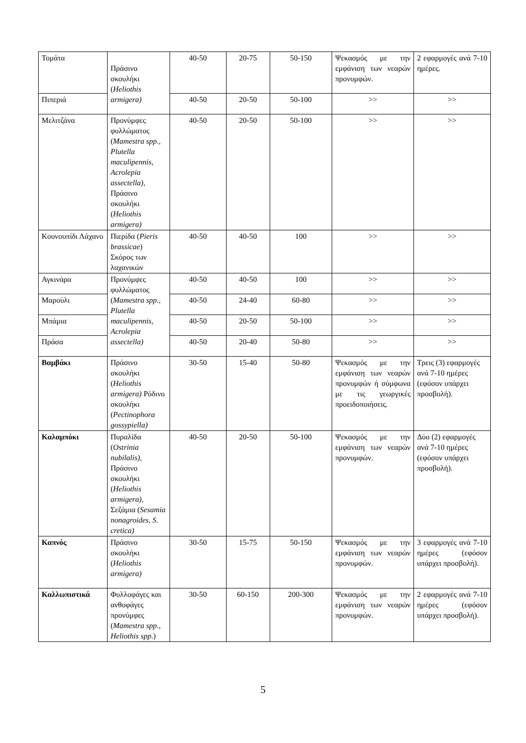| Τομάτα | Πράσινο σκουλήκι ( Heliothis armigera) | 40-50 | 20-75 | 50-150 | Ψεκασμός με την εμφάνιση των νεαρών προνυμφών. | 2 εφαρμογές ανά 7-10 ημέρες. |
| Πιπεριά | | 40-50 | 20-50 | 50-100 | >> | >> |
| Μελιτζάνα | Προνύμφες φυλλώματος ( Mamestra spp., Plutella maculipennis, Acrolepia assectella), Πράσινο σκουλήκι ( Heliothis armigera) | 40-50 | 20-50 | 50-100 | >> | >> |
| Κουνουπίδι Λάχανο | Πιερίδα ( Pieris brassicae ) Σκόρος των λαχανικών | 40-50 | 40-50 | 100 | >> | >> |
| Αγκινάρα | Προνύμφες φυλλώματος ( Mamestra spp., Plutella maculipennis, Acrolepia assectella) | 40-50 | 40-50 | 100 | >> | >> |
| Μαρούλι | | 40-50 | 24-40 | 60-80 | >> | >> |
| Μπάμια | | 40-50 | 20-50 | 50-100 | >> | >> |
| Πράσα | | 40-50 | 20-40 | 50-80 | >> | >> |
| Βαμβάκι | Πράσινο σκουλήκι ( Heliothis armigera) Ρόδινο σκουλήκι ( Pectinophora gossypiella) | 30-50 | 15-40 | 50-80 | Ψεκασμός με την εμφάνιση των νεαρών προνυμφών ή σύμφωνα με τις γεωργικές προειδοποιήσεις. | Τρεις (3) εφαρμογές ανά 7-10 ημέρες (εφόσον υπάρχει προσβολή). |
| Καλαμπόκι | Πυραλίδα ( Ostrinia nubilalis), Πράσινο σκουλήκι ( Heliothis armigera), Σεζάμια ( Sesamia nonagroides, S. cretica) | 40-50 | 20-50 | 50-100 | Ψεκασμός με την εμφάνιση των νεαρών προνυμφών. | Δύο (2) εφαρμογές ανά 7-10 ημέρες (εφόσον υπάρχει προσβολή). |
| Καπνός | Πράσινο σκουλήκι ( Heliothis armigera) | 30-50 | 15-75 | 50-150 | Ψεκασμός με την εμφάνιση των νεαρών προνυμφών. | 3 εφαρμογές ανά 7-10 ημέρες (εφόσον υπάρχει προσβολή). |
| Καλλωπιστικά | Φυλλοφάγες και ανθοφάγες προνύμφες ( Mamestra spp., Heliothis spp .) | 30-50 | 60-150 | 200-300 | Ψεκασμός με την εμφάνιση των νεαρών προνυμφών. | 2 εφαρμογές ανά 7-10 ημέρες (εφόσον υπάρχει προσβολή). |
5